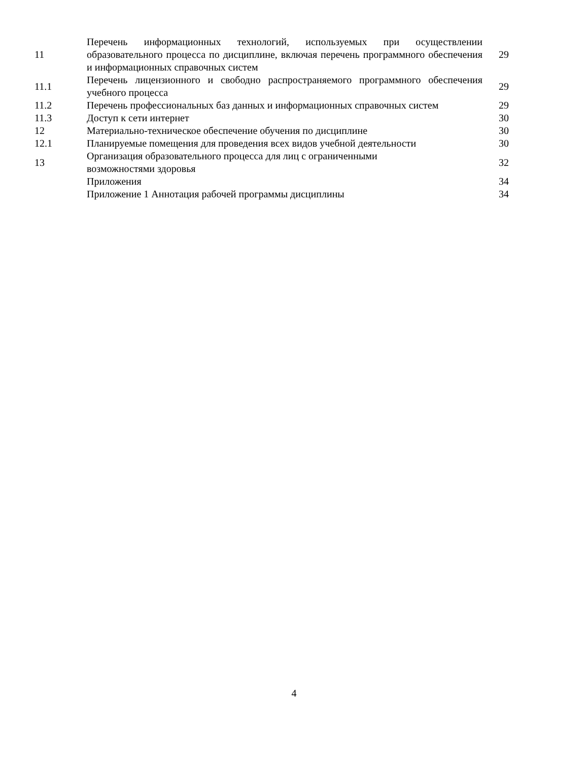| 11 | Перечень информационных технологий, используемых при осуществлении образовательного процесса по дисциплине, включая перечень программного обеспечения и информационных справочных систем | 29 |
| 11.1 | Перечень лицензионного и свободно распространяемого программного обеспечения учебного процесса | 29 |
| 11.2 | Перечень профессиональных баз данных и информационных справочных систем | 29 |
| 11.3 | Доступ к сети интернет | 30 |
| 12 | Материально-техническое обеспечение обучения по дисциплине | 30 |
| 12.1 | Планируемые помещения для проведения всех видов учебной деятельности | 30 |
| 13 | Организация образовательного процесса для лиц с ограниченными возможностями здоровья | 32 |
| | Приложения | 34 |
| | Приложение 1 Аннотация рабочей программы дисциплины | 34 |
4